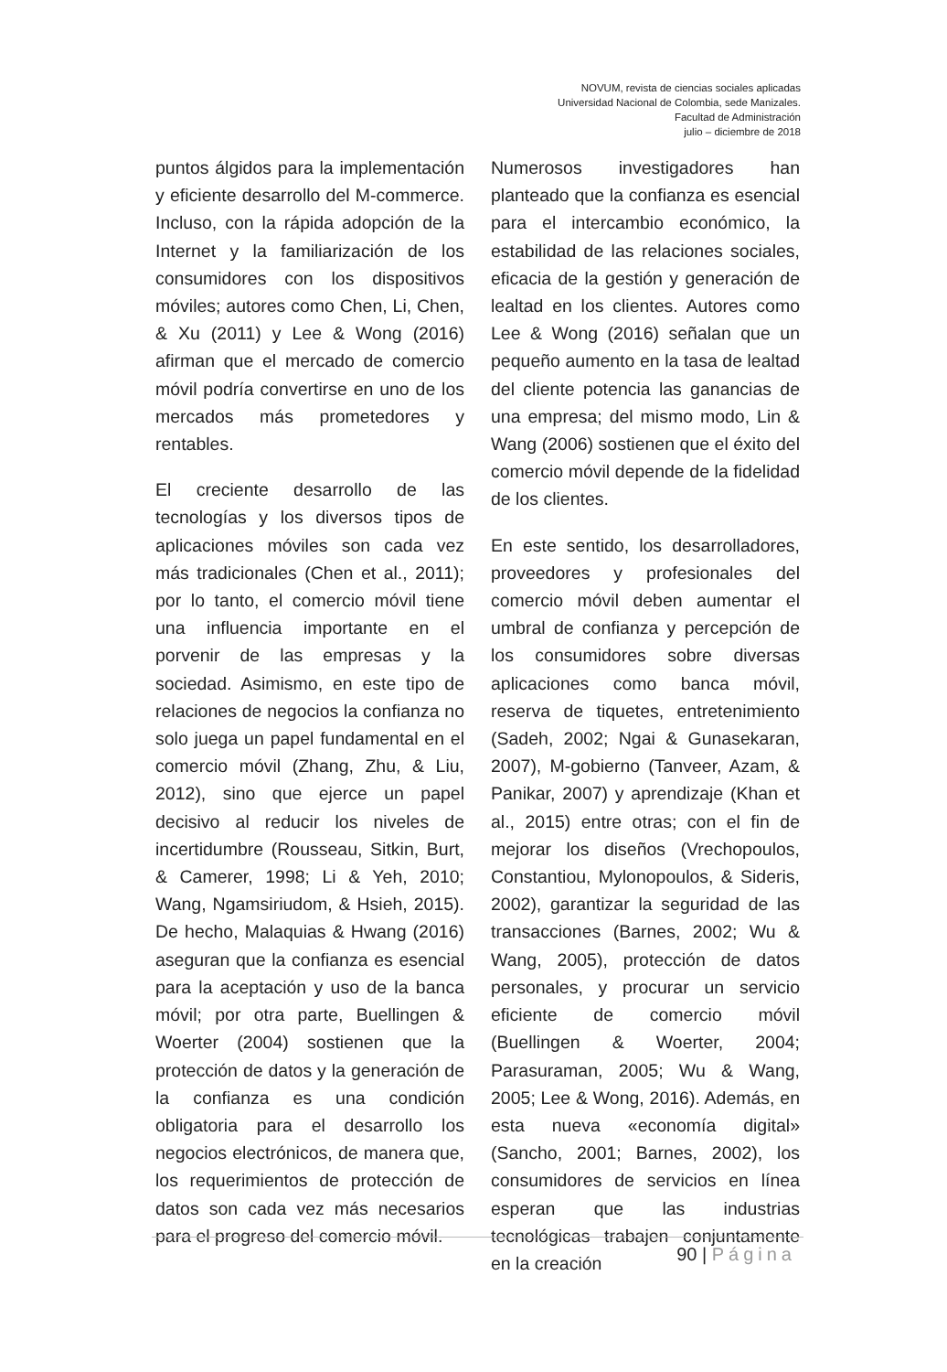NOVUM, revista de ciencias sociales aplicadas
Universidad Nacional de Colombia, sede Manizales.
Facultad de Administración
julio – diciembre de 2018
puntos álgidos para la implementación y eficiente desarrollo del M-commerce. Incluso, con la rápida adopción de la Internet y la familiarización de los consumidores con los dispositivos móviles; autores como Chen, Li, Chen, & Xu (2011) y Lee & Wong (2016) afirman que el mercado de comercio móvil podría convertirse en uno de los mercados más prometedores y rentables.
El creciente desarrollo de las tecnologías y los diversos tipos de aplicaciones móviles son cada vez más tradicionales (Chen et al., 2011); por lo tanto, el comercio móvil tiene una influencia importante en el porvenir de las empresas y la sociedad. Asimismo, en este tipo de relaciones de negocios la confianza no solo juega un papel fundamental en el comercio móvil (Zhang, Zhu, & Liu, 2012), sino que ejerce un papel decisivo al reducir los niveles de incertidumbre (Rousseau, Sitkin, Burt, & Camerer, 1998; Li & Yeh, 2010; Wang, Ngamsiriudom, & Hsieh, 2015). De hecho, Malaquias & Hwang (2016) aseguran que la confianza es esencial para la aceptación y uso de la banca móvil; por otra parte, Buellingen & Woerter (2004) sostienen que la protección de datos y la generación de la confianza es una condición obligatoria para el desarrollo los negocios electrónicos, de manera que, los requerimientos de protección de datos son cada vez más necesarios para el progreso del comercio móvil.
Numerosos investigadores han planteado que la confianza es esencial para el intercambio económico, la estabilidad de las relaciones sociales, eficacia de la gestión y generación de lealtad en los clientes. Autores como Lee & Wong (2016) señalan que un pequeño aumento en la tasa de lealtad del cliente potencia las ganancias de una empresa; del mismo modo, Lin & Wang (2006) sostienen que el éxito del comercio móvil depende de la fidelidad de los clientes.
En este sentido, los desarrolladores, proveedores y profesionales del comercio móvil deben aumentar el umbral de confianza y percepción de los consumidores sobre diversas aplicaciones como banca móvil, reserva de tiquetes, entretenimiento (Sadeh, 2002; Ngai & Gunasekaran, 2007), M-gobierno (Tanveer, Azam, & Panikar, 2007) y aprendizaje (Khan et al., 2015) entre otras; con el fin de mejorar los diseños (Vrechopoulos, Constantiou, Mylonopoulos, & Sideris, 2002), garantizar la seguridad de las transacciones (Barnes, 2002; Wu & Wang, 2005), protección de datos personales, y procurar un servicio eficiente de comercio móvil (Buellingen & Woerter, 2004; Parasuraman, 2005; Wu & Wang, 2005; Lee & Wong, 2016). Además, en esta nueva «economía digital» (Sancho, 2001; Barnes, 2002), los consumidores de servicios en línea esperan que las industrias tecnológicas trabajen conjuntamente en la creación
90 | Página